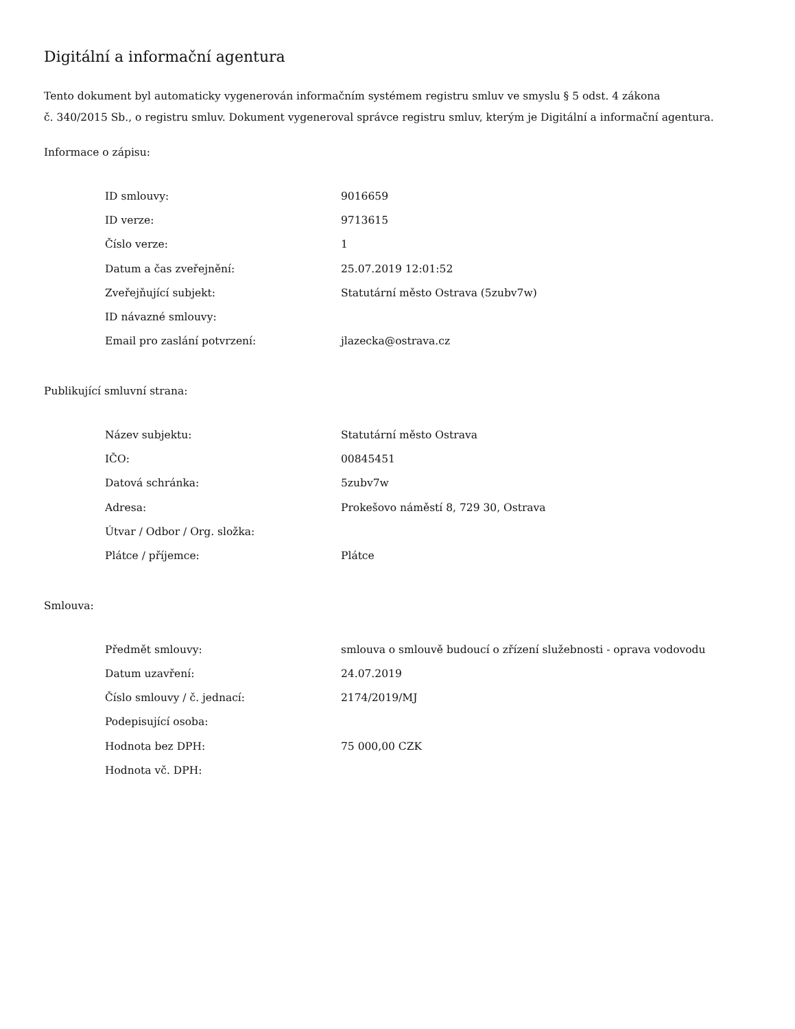Digitální a informační agentura
Tento dokument byl automaticky vygenerován informačním systémem registru smluv ve smyslu § 5 odst. 4 zákona
č. 340/2015 Sb., o registru smluv. Dokument vygeneroval správce registru smluv, kterým je Digitální a informační agentura.
Informace o zápisu:
| ID smlouvy: | 9016659 |
| ID verze: | 9713615 |
| Číslo verze: | 1 |
| Datum a čas zveřejnění: | 25.07.2019 12:01:52 |
| Zveřejňující subjekt: | Statutární město Ostrava (5zubv7w) |
| ID návazné smlouvy: | |
| Email pro zaslání potvrzení: | jlazecka@ostrava.cz |
Publikující smluvní strana:
| Název subjektu: | Statutární město Ostrava |
| IČO: | 00845451 |
| Datová schránka: | 5zubv7w |
| Adresa: | Prokešovo náměstí 8, 729 30, Ostrava |
| Útvar / Odbor / Org. složka: | |
| Plátce / příjemce: | Plátce |
Smlouva:
| Předmět smlouvy: | smlouva o smlouvě budoucí o zřízení služebnosti - oprava vodovodu |
| Datum uzavření: | 24.07.2019 |
| Číslo smlouvy / č. jednací: | 2174/2019/MJ |
| Podepisující osoba: | |
| Hodnota bez DPH: | 75 000,00 CZK |
| Hodnota vč. DPH: | |